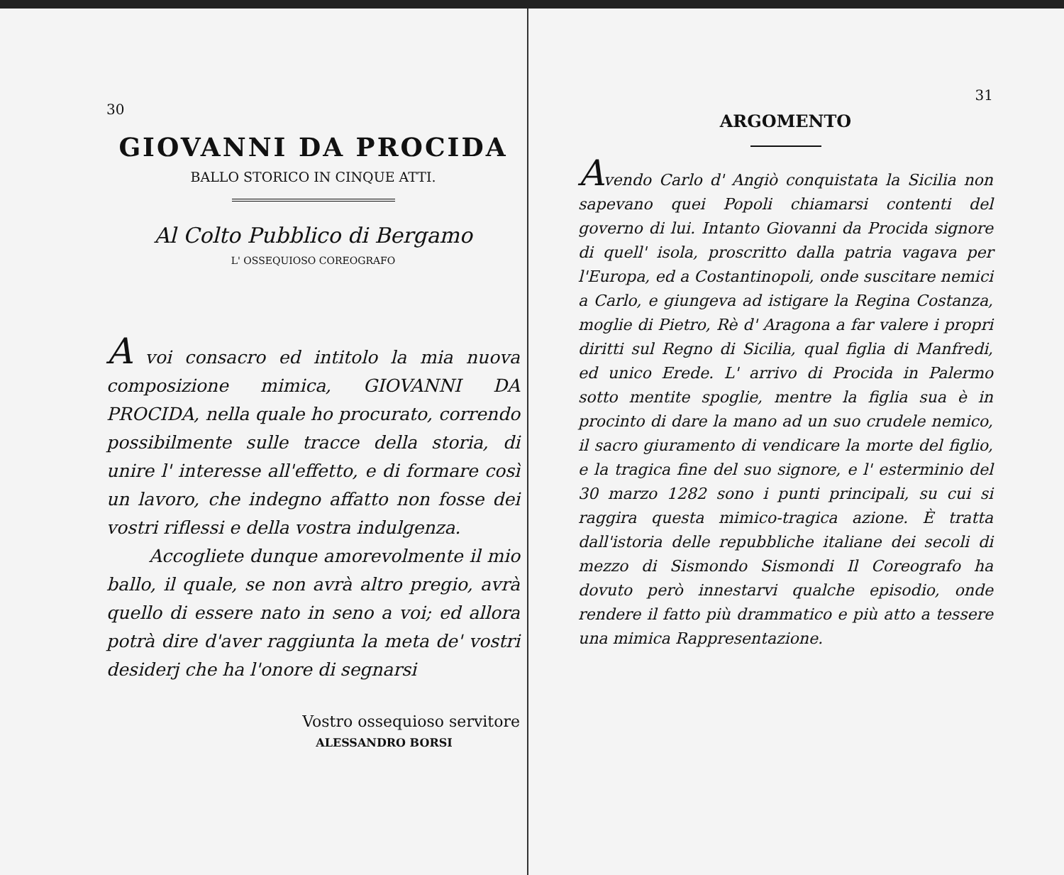30
GIOVANNI DA PROCIDA
BALLO STORICO IN CINQUE ATTI.
Al Colto Pubblico di Bergamo
L' OSSEQUIOSO COREOGRAFO
A voi consacro ed intitolo la mia nuova composizione mimica, GIOVANNI DA PROCIDA, nella quale ho procurato, correndo possibilmente sulle tracce della storia, di unire l' interesse all'effetto, e di formare così un lavoro, che indegno affatto non fosse dei vostri riflessi e della vostra indulgenza.
Accogliete dunque amorevolmente il mio ballo, il quale, se non avrà altro pregio, avrà quello di essere nato in seno a voi; ed allora potrà dire d'aver raggiunta la meta de' vostri desiderj che ha l'onore di segnarsi
Vostro ossequioso servitore
ALESSANDRO BORSI
31
ARGOMENTO
Avendo Carlo d' Angiò conquistata la Sicilia non sapevano quei Popoli chiamarsi contenti del governo di lui. Intanto Giovanni da Procida signore di quell' isola, proscritto dalla patria vagava per l'Europa, ed a Costantinopoli, onde suscitare nemici a Carlo, e giungeva ad istigare la Regina Costanza, moglie di Pietro, Rè d' Aragona a far valere i propri diritti sul Regno di Sicilia, qual figlia di Manfredi, ed unico Erede. L' arrivo di Procida in Palermo sotto mentite spoglie, mentre la figlia sua è in procinto di dare la mano ad un suo crudele nemico, il sacro giuramento di vendicare la morte del figlio, e la tragica fine del suo signore, e l' esterminio del 30 marzo 1282 sono i punti principali, su cui si raggira questa mimico-tragica azione. È tratta dall'istoria delle repubbliche italiane dei secoli di mezzo di Sismondo Sismondi Il Coreografo ha dovuto però innestarvi qualche episodio, onde rendere il fatto più drammatico e più atto a tessere una mimica Rappresentazione.